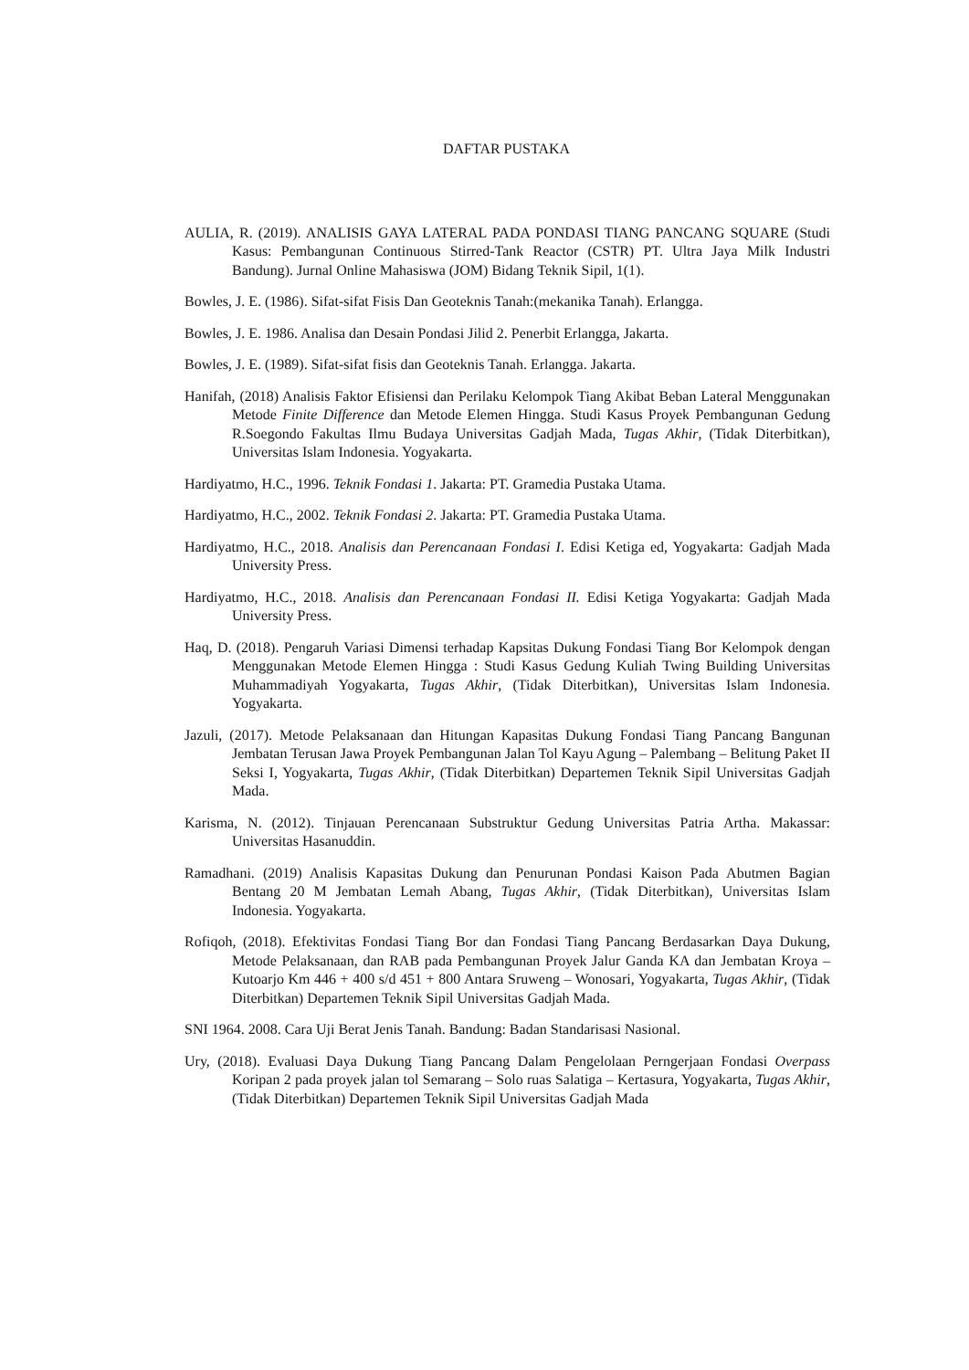DAFTAR PUSTAKA
AULIA, R. (2019). ANALISIS GAYA LATERAL PADA PONDASI TIANG PANCANG SQUARE (Studi Kasus: Pembangunan Continuous Stirred-Tank Reactor (CSTR) PT. Ultra Jaya Milk Industri Bandung). Jurnal Online Mahasiswa (JOM) Bidang Teknik Sipil, 1(1).
Bowles, J. E. (1986). Sifat-sifat Fisis Dan Geoteknis Tanah:(mekanika Tanah). Erlangga.
Bowles, J. E. 1986. Analisa dan Desain Pondasi Jilid 2. Penerbit Erlangga, Jakarta.
Bowles, J. E. (1989). Sifat-sifat fisis dan Geoteknis Tanah. Erlangga. Jakarta.
Hanifah, (2018) Analisis Faktor Efisiensi dan Perilaku Kelompok Tiang Akibat Beban Lateral Menggunakan Metode Finite Difference dan Metode Elemen Hingga. Studi Kasus Proyek Pembangunan Gedung R.Soegondo Fakultas Ilmu Budaya Universitas Gadjah Mada, Tugas Akhir, (Tidak Diterbitkan), Universitas Islam Indonesia. Yogyakarta.
Hardiyatmo, H.C., 1996. Teknik Fondasi 1. Jakarta: PT. Gramedia Pustaka Utama.
Hardiyatmo, H.C., 2002. Teknik Fondasi 2. Jakarta: PT. Gramedia Pustaka Utama.
Hardiyatmo, H.C., 2018. Analisis dan Perencanaan Fondasi I. Edisi Ketiga ed, Yogyakarta: Gadjah Mada University Press.
Hardiyatmo, H.C., 2018. Analisis dan Perencanaan Fondasi II. Edisi Ketiga Yogyakarta: Gadjah Mada University Press.
Haq, D. (2018). Pengaruh Variasi Dimensi terhadap Kapsitas Dukung Fondasi Tiang Bor Kelompok dengan Menggunakan Metode Elemen Hingga : Studi Kasus Gedung Kuliah Twing Building Universitas Muhammadiyah Yogyakarta, Tugas Akhir, (Tidak Diterbitkan), Universitas Islam Indonesia. Yogyakarta.
Jazuli, (2017). Metode Pelaksanaan dan Hitungan Kapasitas Dukung Fondasi Tiang Pancang Bangunan Jembatan Terusan Jawa Proyek Pembangunan Jalan Tol Kayu Agung – Palembang – Belitung Paket II Seksi I, Yogyakarta, Tugas Akhir, (Tidak Diterbitkan) Departemen Teknik Sipil Universitas Gadjah Mada.
Karisma, N. (2012). Tinjauan Perencanaan Substruktur Gedung Universitas Patria Artha. Makassar: Universitas Hasanuddin.
Ramadhani. (2019) Analisis Kapasitas Dukung dan Penurunan Pondasi Kaison Pada Abutmen Bagian Bentang 20 M Jembatan Lemah Abang, Tugas Akhir, (Tidak Diterbitkan), Universitas Islam Indonesia. Yogyakarta.
Rofiqoh, (2018). Efektivitas Fondasi Tiang Bor dan Fondasi Tiang Pancang Berdasarkan Daya Dukung, Metode Pelaksanaan, dan RAB pada Pembangunan Proyek Jalur Ganda KA dan Jembatan Kroya – Kutoarjo Km 446 + 400 s/d 451 + 800 Antara Sruweng – Wonosari, Yogyakarta, Tugas Akhir, (Tidak Diterbitkan) Departemen Teknik Sipil Universitas Gadjah Mada.
SNI 1964. 2008. Cara Uji Berat Jenis Tanah. Bandung: Badan Standarisasi Nasional.
Ury, (2018). Evaluasi Daya Dukung Tiang Pancang Dalam Pengelolaan Perngerjaan Fondasi Overpass Koripan 2 pada proyek jalan tol Semarang – Solo ruas Salatiga – Kertasura, Yogyakarta, Tugas Akhir, (Tidak Diterbitkan) Departemen Teknik Sipil Universitas Gadjah Mada